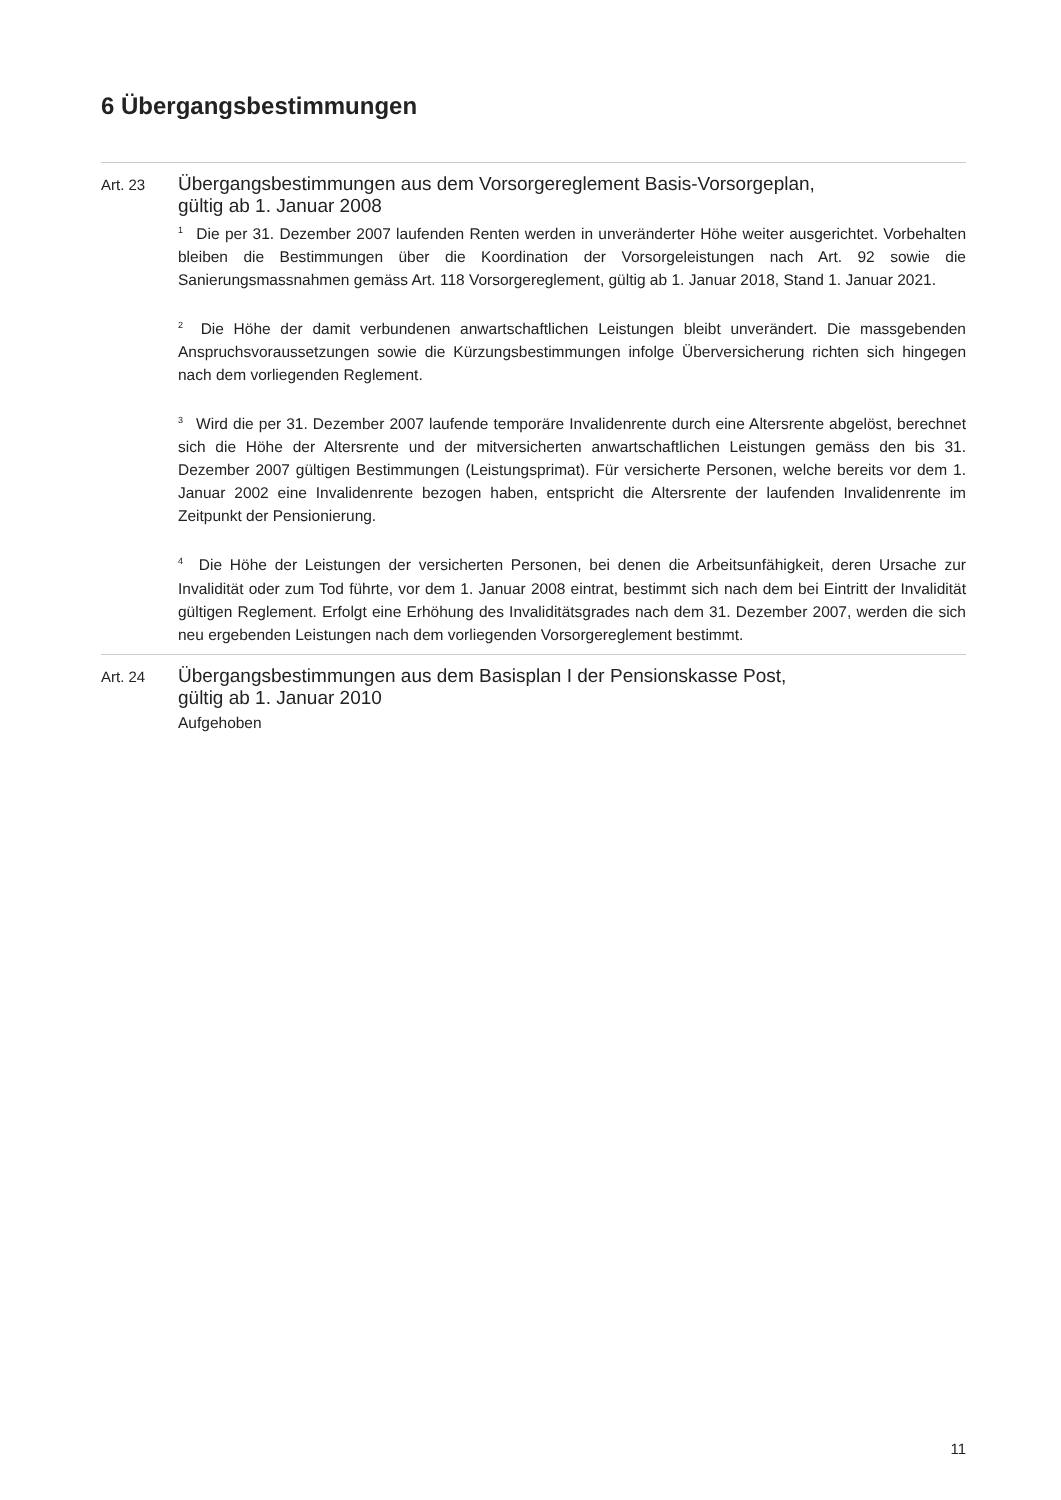6 Übergangsbestimmungen
Art. 23
Übergangsbestimmungen aus dem Vorsorgereglement Basis-Vorsorgeplan,
gültig ab 1. Januar 2008
<sup>1</sup> Die per 31. Dezember 2007 laufenden Renten werden in unveränderter Höhe weiter ausgerichtet. Vorbehalten bleiben die Bestimmungen über die Koordination der Vorsorgeleistungen nach Art. 92 sowie die Sanierungsmassnahmen gemäss Art. 118 Vorsorgereglement, gültig ab 1. Januar 2018, Stand 1. Januar 2021.
<sup>2</sup> Die Höhe der damit verbundenen anwartschaftlichen Leistungen bleibt unverändert. Die massgebenden Anspruchsvoraussetzungen sowie die Kürzungsbestimmungen infolge Überversicherung richten sich hingegen nach dem vorliegenden Reglement.
<sup>3</sup> Wird die per 31. Dezember 2007 laufende temporäre Invalidenrente durch eine Altersrente abgelöst, berechnet sich die Höhe der Altersrente und der mitversicherten anwartschaftlichen Leistungen gemäss den bis 31. Dezember 2007 gültigen Bestimmungen (Leistungsprimat). Für versicherte Personen, welche bereits vor dem 1. Januar 2002 eine Invalidenrente bezogen haben, entspricht die Altersrente der laufenden Invalidenrente im Zeitpunkt der Pensionierung.
<sup>4</sup> Die Höhe der Leistungen der versicherten Personen, bei denen die Arbeitsunfähigkeit, deren Ursache zur Invalidität oder zum Tod führte, vor dem 1. Januar 2008 eintrat, bestimmt sich nach dem bei Eintritt der Invalidität gültigen Reglement. Erfolgt eine Erhöhung des Invaliditätsgrades nach dem 31. Dezember 2007, werden die sich neu ergebenden Leistungen nach dem vorliegenden Vorsorgereglement bestimmt.
Art. 24
Übergangsbestimmungen aus dem Basisplan I der Pensionskasse Post,
gültig ab 1. Januar 2010
Aufgehoben
11